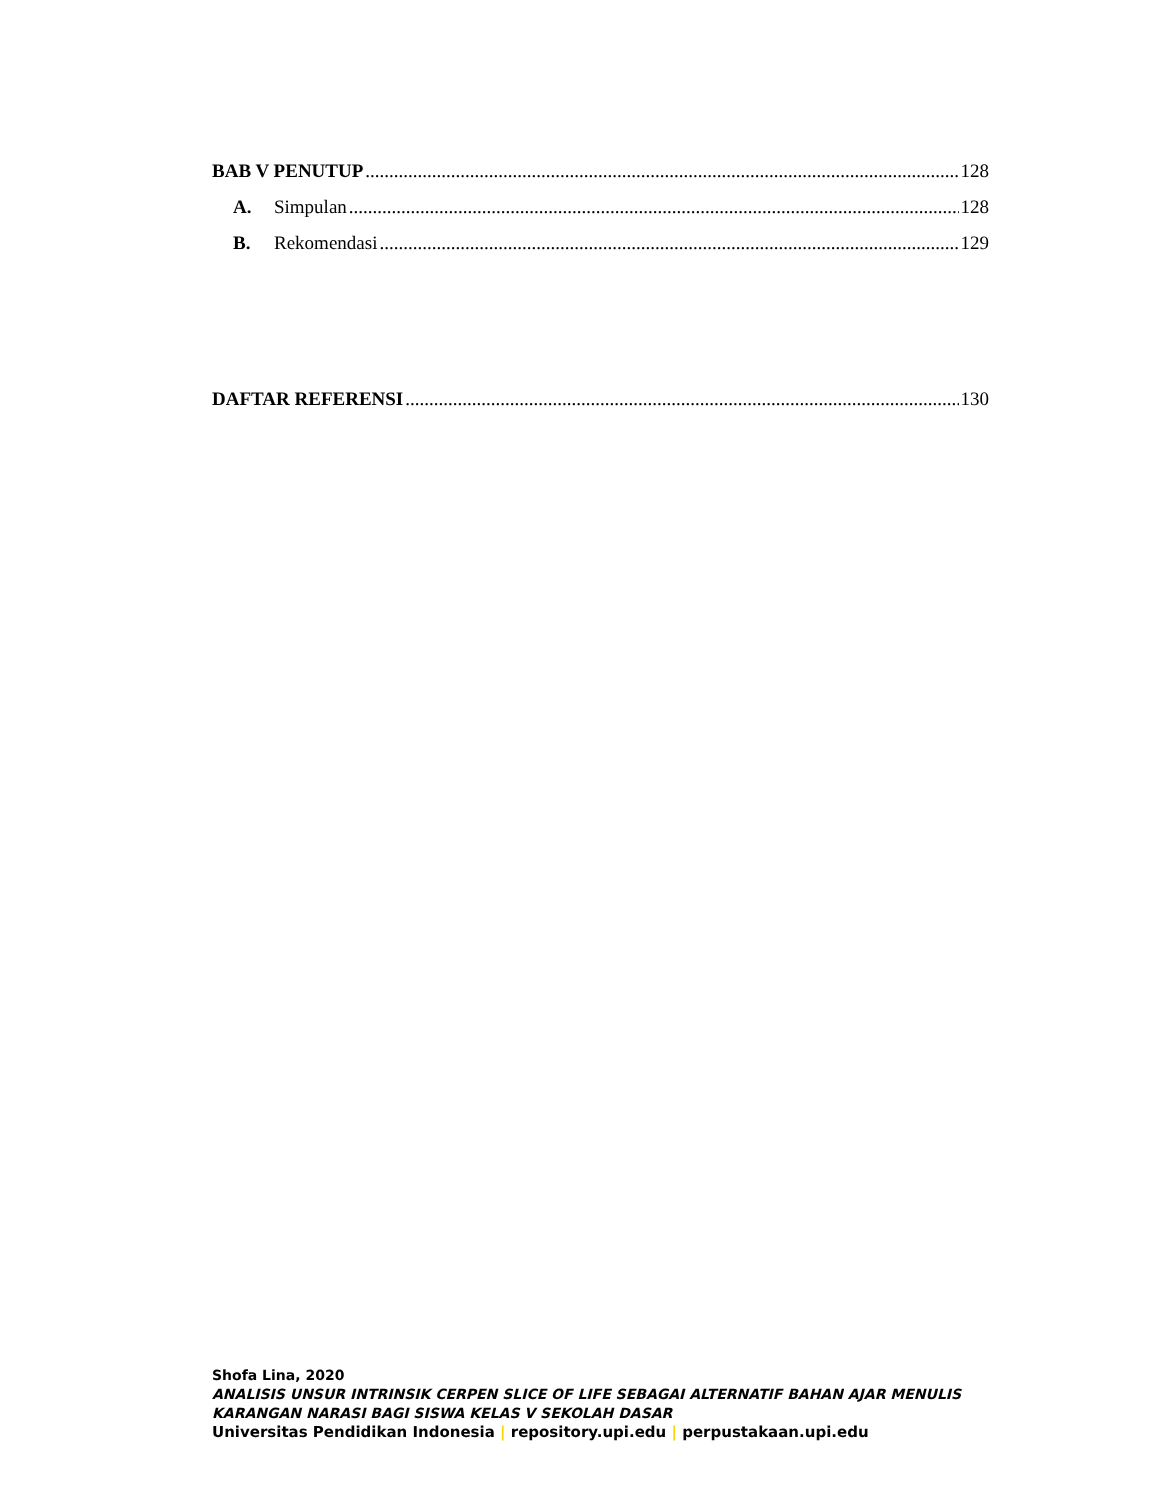BAB V PENUTUP 128
A. Simpulan 128
B. Rekomendasi 129
DAFTAR REFERENSI 130
Shofa Lina, 2020
ANALISIS UNSUR INTRINSIK CERPEN SLICE OF LIFE SEBAGAI ALTERNATIF BAHAN AJAR MENULIS
KARANGAN NARASI BAGI SISWA KELAS V SEKOLAH DASAR
Universitas Pendidikan Indonesia | repository.upi.edu | perpustakaan.upi.edu